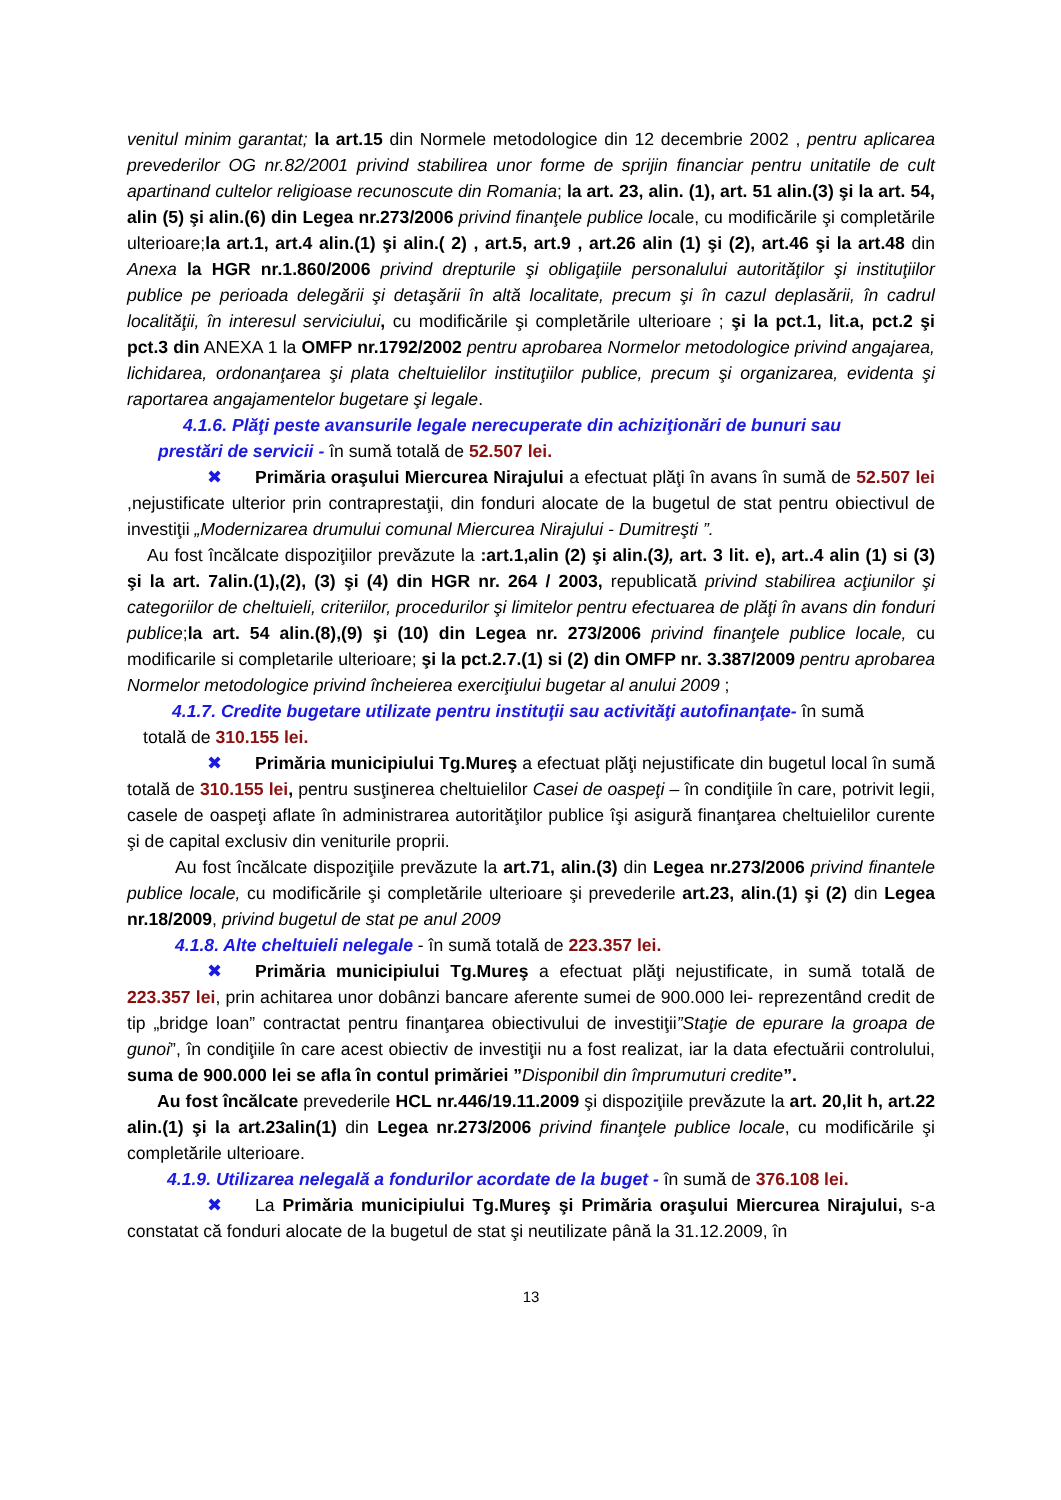venitul minim garantat; la art.15 din Normele metodologice din 12 decembrie 2002 , pentru aplicarea prevederilor OG nr.82/2001 privind stabilirea unor forme de sprijin financiar pentru unitatile de cult apartinand cultelor religioase recunoscute din Romania; la art. 23, alin. (1), art. 51 alin.(3) şi la art. 54, alin (5) şi alin.(6) din Legea nr.273/2006 privind finanţele publice locale, cu modificările şi completările ulterioare;la art.1, art.4 alin.(1) şi alin.( 2) , art.5, art.9 , art.26 alin (1) şi (2), art.46 şi la art.48 din Anexa la HGR nr.1.860/2006 privind drepturile şi obligaţiile personalului autorităţilor şi instituţiilor publice pe perioada delegării şi detaşării în altă localitate, precum şi în cazul deplasării, în cadrul localităţii, în interesul serviciului, cu modificările şi completările ulterioare ; şi la pct.1, lit.a, pct.2 şi pct.3 din ANEXA 1 la OMFP nr.1792/2002 pentru aprobarea Normelor metodologice privind angajarea, lichidarea, ordonanţarea şi plata cheltuielilor instituţiilor publice, precum şi organizarea, evidenta şi raportarea angajamentelor bugetare şi legale.
4.1.6. Plăţi peste avansurile legale nerecuperate din achiziţionări de bunuri sau
prestări de servicii - în sumă totală de 52.507 lei.
✖ Primăria oraşului Miercurea Nirajului a efectuat plăţi în avans în sumă de 52.507 lei ,nejustificate ulterior prin contraprestaţii, din fonduri alocate de la bugetul de stat pentru obiectivul de investiţii „Modernizarea drumului comunal Miercurea Nirajului - Dumitreşti ”.
Au fost încălcate dispoziţiilor prevăzute la :art.1,alin (2) şi alin.(3), art. 3 lit. e), art..4 alin (1) si (3) şi la art. 7alin.(1),(2), (3) şi (4) din HGR nr. 264 / 2003, republicată privind stabilirea acţiunilor şi categoriilor de cheltuieli, criteriilor, procedurilor şi limitelor pentru efectuarea de plăţi în avans din fonduri publice;la art. 54 alin.(8),(9) şi (10) din Legea nr. 273/2006 privind finanţele publice locale, cu modificarile si completarile ulterioare; şi la pct.2.7.(1) si (2) din OMFP nr. 3.387/2009 pentru aprobarea Normelor metodologice privind încheierea exerciţiului bugetar al anului 2009 ;
4.1.7. Credite bugetare utilizate pentru instituţii sau activităţi autofinanţate- în sumă
totală de 310.155 lei.
✖ Primăria municipiului Tg.Mureş a efectuat plăţi nejustificate din bugetul local în sumă totală de 310.155 lei, pentru susţinerea cheltuielilor Casei de oaspeţi – în condiţiile în care, potrivit legii, casele de oaspeţi aflate în administrarea autorităţilor publice îşi asigură finanţarea cheltuielilor curente şi de capital exclusiv din veniturile proprii.
Au fost încălcate dispoziţiile prevăzute la art.71, alin.(3) din Legea nr.273/2006 privind finantele publice locale, cu modificările şi completările ulterioare şi prevederile art.23, alin.(1) şi (2) din Legea nr.18/2009, privind bugetul de stat pe anul 2009
4.1.8. Alte cheltuieli nelegale - în sumă totală de 223.357 lei.
✖ Primăria municipiului Tg.Mureş a efectuat plăţi nejustificate, in sumă totală de 223.357 lei, prin achitarea unor dobânzi bancare aferente sumei de 900.000 lei- reprezentând credit de tip „bridge loan” contractat pentru finanţarea obiectivului de investiţii”Staţie de epurare la groapa de gunoi”, în condiţiile în care acest obiectiv de investiţii nu a fost realizat, iar la data efectuării controlului, suma de 900.000 lei se afla în contul primăriei ”Disponibil din împrumuturi credite”.
Au fost încălcate prevederile HCL nr.446/19.11.2009 şi dispoziţiile prevăzute la art. 20,lit h, art.22 alin.(1) şi la art.23alin(1) din Legea nr.273/2006 privind finanţele publice locale, cu modificările şi completările ulterioare.
4.1.9. Utilizarea nelegală a fondurilor acordate de la buget - în sumă de 376.108 lei.
✖ La Primăria municipiului Tg.Mureş şi Primăria oraşului Miercurea Nirajului, s-a constatat că fonduri alocate de la bugetul de stat şi neutilizate până la 31.12.2009, în
13